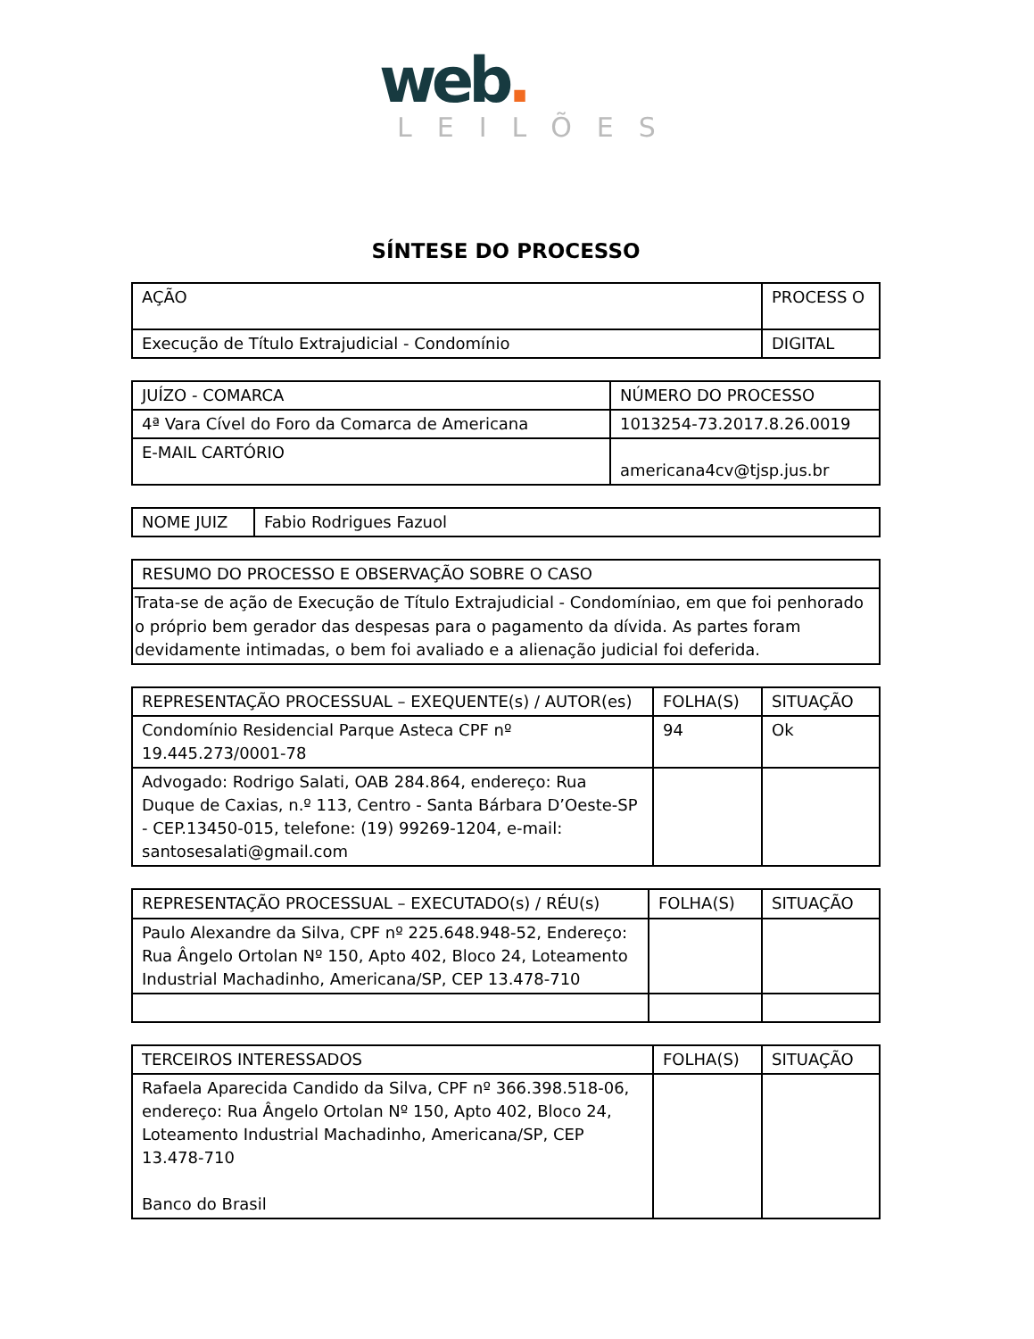web.
LEILÕES
SÍNTESE DO PROCESSO
| AÇÃO | PROCESS O |
| --- | --- |
| Execução de Título Extrajudicial - Condomínio | DIGITAL |
| JUÍZO - COMARCA | NÚMERO DO PROCESSO |
| --- | --- |
| 4ª Vara Cível do Foro da Comarca de Americana | 1013254-73.2017.8.26.0019 |
| E-MAIL CARTÓRIO | americana4cv@tjsp.jus.br |
| NOME JUIZ | Fabio Rodrigues Fazuol |
| RESUMO DO PROCESSO E OBSERVAÇÃO SOBRE O CASO |
| --- |
| Trata-se de ação de Execução de Título Extrajudicial - Condomíniao, em que foi penhorado o próprio bem gerador das despesas para o pagamento da dívida. As partes foram devidamente intimadas, o bem foi avaliado e a alienação judicial foi deferida. |
| REPRESENTAÇÃO PROCESSUAL – EXEQUENTE(s) / AUTOR(es) | FOLHA(S) | SITUAÇÃO |
| --- | --- | --- |
| Condomínio Residencial Parque Asteca CPF nº 19.445.273/0001-78 | 94 | Ok |
| Advogado: Rodrigo Salati, OAB 284.864, endereço: Rua Duque de Caxias, n.º 113, Centro - Santa Bárbara D’Oeste-SP - CEP.13450-015, telefone: (19) 99269-1204, e-mail: santosesalati@gmail.com | | |
| REPRESENTAÇÃO PROCESSUAL – EXECUTADO(s) / RÉU(s) | FOLHA(S) | SITUAÇÃO |
| --- | --- | --- |
| Paulo Alexandre da Silva, CPF nº 225.648.948-52, Endereço: Rua Ângelo Ortolan Nº 150, Apto 402, Bloco 24, Loteamento Industrial Machadinho, Americana/SP, CEP 13.478-710 | | |
| TERCEIROS INTERESSADOS | FOLHA(S) | SITUAÇÃO |
| --- | --- | --- |
| Rafaela Aparecida Candido da Silva, CPF nº 366.398.518-06, endereço: Rua Ângelo Ortolan Nº 150, Apto 402, Bloco 24, Loteamento Industrial Machadinho, Americana/SP, CEP 13.478-710 Banco do Brasil | | |